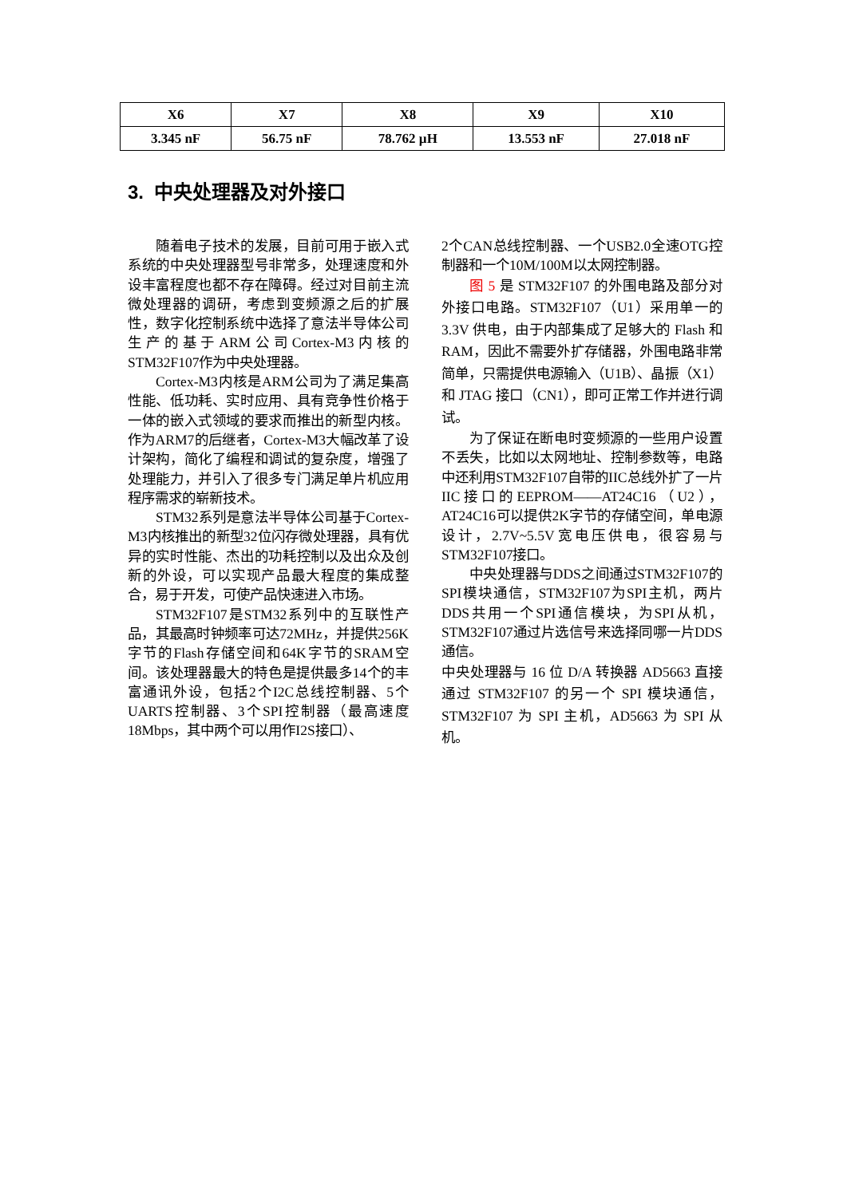| X6 | X7 | X8 | X9 | X10 |
| --- | --- | --- | --- | --- |
| 3.345 nF | 56.75 nF | 78.762 µH | 13.553 nF | 27.018 nF |
3. 中央处理器及对外接口
随着电子技术的发展，目前可用于嵌入式系统的中央处理器型号非常多，处理速度和外设丰富程度也都不存在障碍。经过对目前主流微处理器的调研，考虑到变频源之后的扩展性，数字化控制系统中选择了意法半导体公司生产的基于ARM公司Cortex-M3内核的STM32F107作为中央处理器。
Cortex-M3内核是ARM公司为了满足集高性能、低功耗、实时应用、具有竞争性价格于一体的嵌入式领域的要求而推出的新型内核。作为ARM7的后继者，Cortex-M3大幅改革了设计架构，简化了编程和调试的复杂度，增强了处理能力，并引入了很多专门满足单片机应用程序需求的崭新技术。
STM32系列是意法半导体公司基于Cortex-M3内核推出的新型32位闪存微处理器，具有优异的实时性能、杰出的功耗控制以及出众及创新的外设，可以实现产品最大程度的集成整合，易于开发，可使产品快速进入市场。
STM32F107是STM32系列中的互联性产品，其最高时钟频率可达72MHz，并提供256K字节的Flash存储空间和64K字节的SRAM空间。该处理器最大的特色是提供最多14个的丰富通讯外设，包括2个I2C总线控制器、5个UARTS控制器、3个SPI控制器（最高速度18Mbps，其中两个可以用作I2S接口）、
2个CAN总线控制器、一个USB2.0全速OTG控制器和一个10M/100M以太网控制器。
图 5 是 STM32F107 的外围电路及部分对外接口电路。STM32F107（U1）采用单一的 3.3V 供电，由于内部集成了足够大的 Flash 和 RAM，因此不需要外扩存储器，外围电路非常简单，只需提供电源输入（U1B）、晶振（X1）和 JTAG 接口（CN1），即可正常工作并进行调试。
为了保证在断电时变频源的一些用户设置不丢失，比如以太网地址、控制参数等，电路中还利用STM32F107自带的IIC总线外扩了一片IIC接口的EEPROM——AT24C16（U2），AT24C16可以提供2K字节的存储空间，单电源设计，2.7V~5.5V宽电压供电，很容易与STM32F107接口。
中央处理器与DDS之间通过STM32F107的SPI模块通信，STM32F107为SPI主机，两片DDS共用一个SPI通信模块，为SPI从机，STM32F107通过片选信号来选择同哪一片DDS通信。
中央处理器与 16 位 D/A 转换器 AD5663 直接通过 STM32F107 的另一个 SPI 模块通信，STM32F107 为 SPI 主机，AD5663 为 SPI 从机。